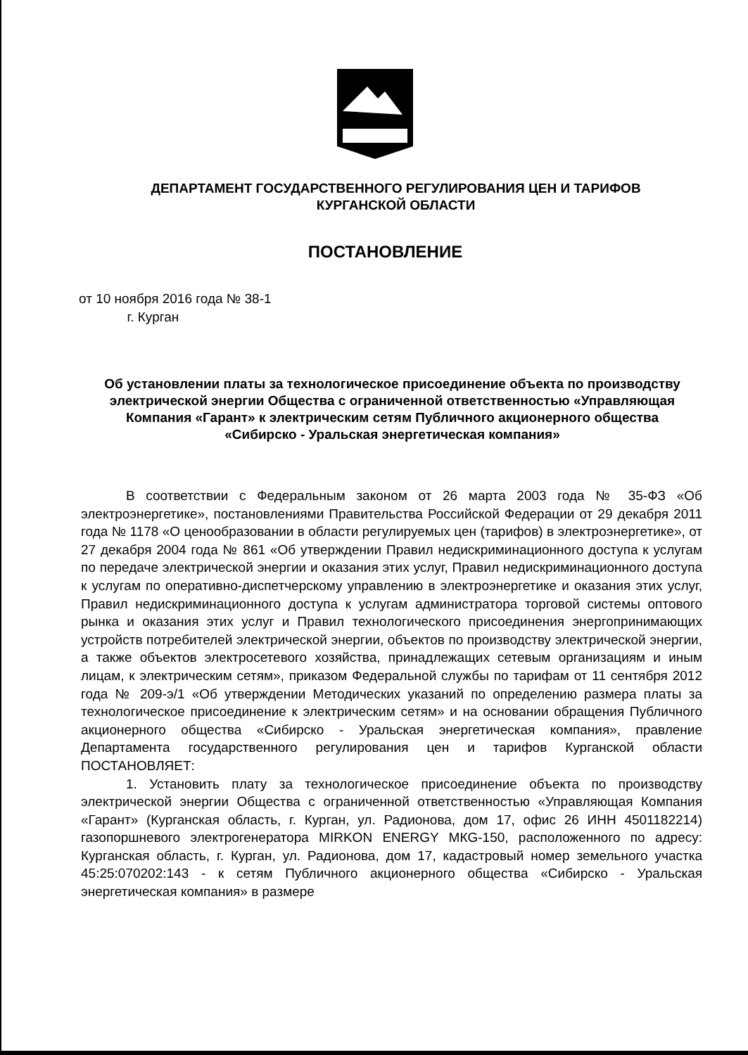ДЕПАРТАМЕНТ ГОСУДАРСТВЕННОГО РЕГУЛИРОВАНИЯ ЦЕН И ТАРИФОВ
КУРГАНСКОЙ ОБЛАСТИ
ПОСТАНОВЛЕНИЕ
от 10 ноября 2016 года № 38-1
г. Курган
Об установлении платы за технологическое присоединение объекта по производству электрической энергии Общества с ограниченной ответственностью «Управляющая Компания «Гарант» к электрическим сетям Публичного акционерного общества
«Сибирско - Уральская энергетическая компания»
В соответствии с Федеральным законом от 26 марта 2003 года № 35-ФЗ «Об электроэнергетике», постановлениями Правительства Российской Федерации от 29 декабря 2011 года № 1178 «О ценообразовании в области регулируемых цен (тарифов) в электроэнергетике», от 27 декабря 2004 года № 861 «Об утверждении Правил недискриминационного доступа к услугам по передаче электрической энергии и оказания этих услуг, Правил недискриминационного доступа к услугам по оперативно-диспетчерскому управлению в электроэнергетике и оказания этих услуг, Правил недискриминационного доступа к услугам администратора торговой системы оптового рынка и оказания этих услуг и Правил технологического присоединения энергопринимающих устройств потребителей электрической энергии, объектов по производству электрической энергии, а также объектов электросетевого хозяйства, принадлежащих сетевым организациям и иным лицам, к электрическим сетям», приказом Федеральной службы по тарифам от 11 сентября 2012 года № 209-э/1 «Об утверждении Методических указаний по определению размера платы за технологическое присоединение к электрическим сетям» и на основании обращения Публичного акционерного общества «Сибирско - Уральская энергетическая компания», правление Департамента государственного регулирования цен и тарифов Курганской области ПОСТАНОВЛЯЕТ:
1. Установить плату за технологическое присоединение объекта по производству электрической энергии Общества с ограниченной ответственностью «Управляющая Компания «Гарант» (Курганская область, г. Курган, ул. Радионова, дом 17, офис 26 ИНН 4501182214) газопоршневого электрогенератора MIRKON ENERGY МКG-150, расположенного по адресу: Курганская область, г. Курган, ул. Радионова, дом 17, кадастровый номер земельного участка 45:25:070202:143 - к сетям Публичного акционерного общества «Сибирско - Уральская энергетическая компания» в размере